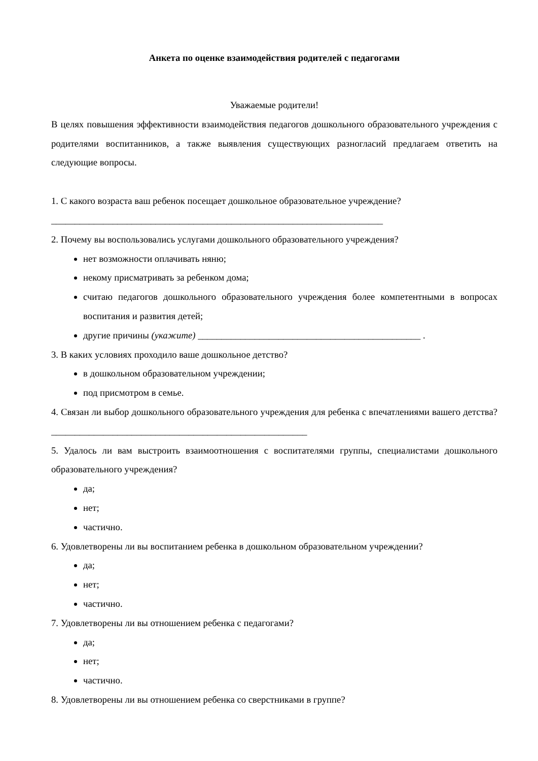Анкета по оценке взаимодействия родителей с педагогами
Уважаемые родители!
В целях повышения эффективности взаимодействия педагогов дошкольного образовательного учреждения с родителями воспитанников, а также выявления существующих разногласий предлагаем ответить на следующие вопросы.
1. С какого возраста ваш ребенок посещает дошкольное образовательное учреждение?
______________________________________________________________________
2. Почему вы воспользовались услугами дошкольного образовательного учреждения?
нет возможности оплачивать няню;
некому присматривать за ребенком дома;
считаю педагогов дошкольного образовательного учреждения более компетентными в вопросах воспитания и развития детей;
другие причины (укажите) _______________________________________________ .
3. В каких условиях проходило ваше дошкольное детство?
в дошкольном образовательном учреждении;
под присмотром в семье.
4. Связан ли выбор дошкольного образовательного учреждения для ребенка с впечатлениями вашего детства? ______________________________________________________
5. Удалось ли вам выстроить взаимоотношения с воспитателями группы, специалистами дошкольного образовательного учреждения?
да;
нет;
частично.
6. Удовлетворены ли вы воспитанием ребенка в дошкольном образовательном учреждении?
да;
нет;
частично.
7. Удовлетворены ли вы отношением ребенка с педагогами?
да;
нет;
частично.
8. Удовлетворены ли вы отношением ребенка со сверстниками в группе?